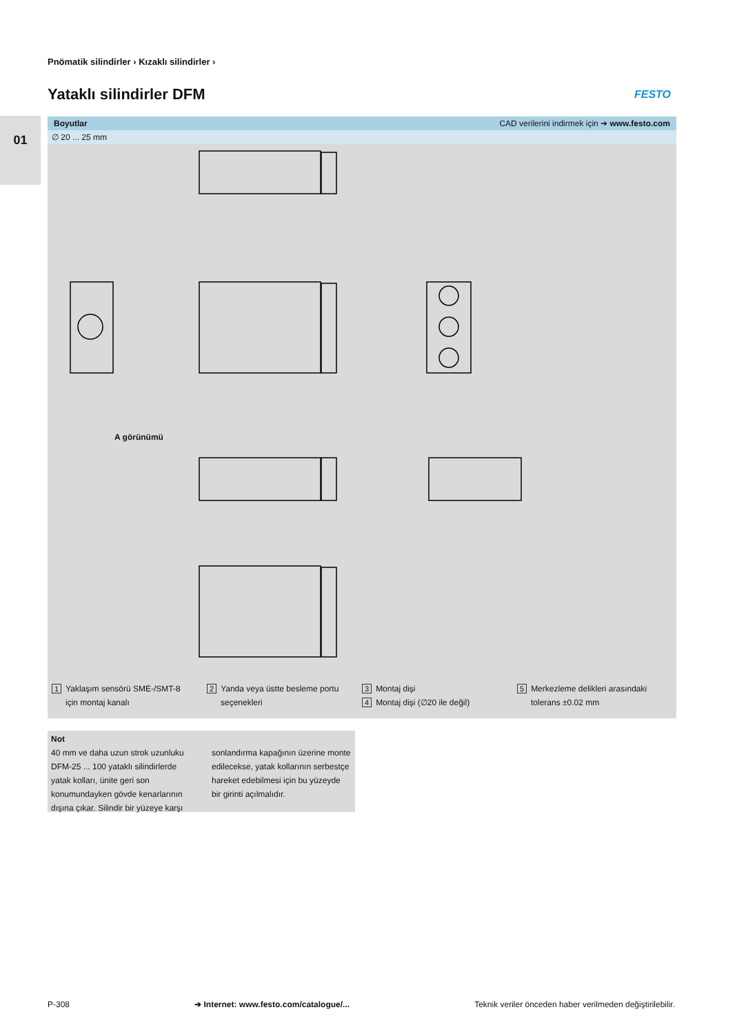Pnömatik silindirler › Kızaklı silindirler ›
Yataklı silindirler DFM FESTO
01
Boyutlar CAD verilerini indirmek için ➔ www.festo.com
∅ 20 ... 25 mm
A görünümü
1 Yaklaşım sensörü SME-/SMT-8
için montaj kanalı
2 Yanda veya üstte besleme portu
seçenekleri
3 Montaj dişi
4 Montaj dişi (∅20 ile değil)
5 Merkezleme delikleri arasındaki
tolerans ±0.02 mm
Not
40 mm ve daha uzun strok uzunluku DFM-25 ... 100 yataklı silindirlerde yatak kolları, ünite geri son konumundayken gövde kenarlarının dışına çıkar. Silindir bir yüzeye karşı
sonlandırma kapağının üzerine monte edilecekse, yatak kollarının serbestçe hareket edebilmesi için bu yüzeyde bir girinti açılmalıdır.
P-308 ➔ Internet: www.festo.com/catalogue/... Teknik veriler önceden haber verilmeden değiştirilebilir.